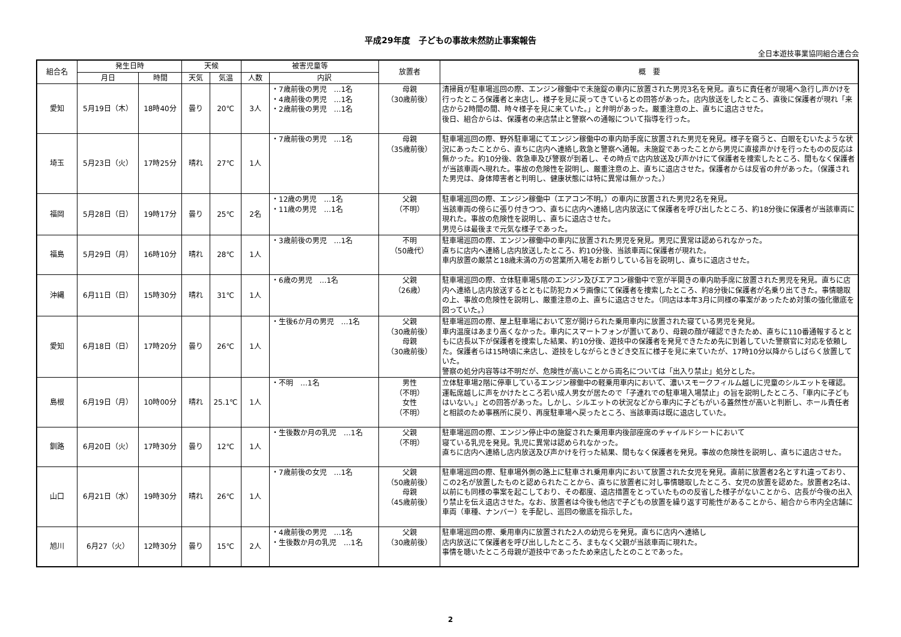平成29年度　子どもの事故未然防止事案報告
全日本遊技事業協同組合連合会
| 組合名 | 発生日時 | | 天候 | | 被害児童等 | | 放置者 | 概 要 |
| --- | --- | --- | --- | --- | --- | --- | --- | --- |
| | 月日 | 時間 | 天気 | 気温 | 人数 | 内訳 | | |
| 愛知 | 5月19日（木） | 18時40分 | 曇り | 20℃ | 3人 | ・7歳前後の男児 …1名 ・4歳前後の男児 …1名 ・2歳前後の男児 …1名 | 母親 （30歳前後） | 清掃員が駐車場巡回の際、エンジン稼働中で未施錠の車内に放置された男児3名を発見。直ちに責任者が現場へ急行し声かけを行ったところ保護者と来店し、様子を見に戻ってきているとの回答があった。店内放送をしたところ、直後に保護者が現れ「来店から2時間の間、時々様子を見に来ていた。」と弁明があった。厳重注意の上、直ちに退店させた。 後日、組合からは、保護者の来店禁止と警察への通報について指導を行った。 |
| 埼玉 | 5月23日（火） | 17時25分 | 晴れ | 27℃ | 1人 | ・7歳前後の男児 …1名 | 母親 （35歳前後） | 駐車場巡回の際、野外駐車場にてエンジン稼働中の車内助手席に放置された男児を発見。様子を窺うと、白眼をむいたような状況にあったことから、直ちに店内へ連絡し救急と警察へ通報。未施錠であったことから男児に直接声かけを行ったものの反応は無かった。約10分後、救急車及び警察が到着し、その時点で店内放送及び声かけにて保護者を捜索したところ、間もなく保護者が当該車両へ現れた。事故の危険性を説明し、厳重注意の上、直ちに退店させた。保護者からは反省の弁があった。（保護された男児は、身体障害者と判明し、健康状態には特に異常は無かった。） |
| 福岡 | 5月28日（日） | 19時17分 | 曇り | 25℃ | 2名 | ・12歳の男児 …1名 ・11歳の男児 …1名 | 父親 （不明） | 駐車場巡回の際、エンジン稼働中（エアコン不明。）の車内に放置された男児2名を発見。 当該車両の傍らに張り付きつつ、直ちに店内へ連絡し店内放送にて保護者を呼び出したところ、約18分後に保護者が当該車両に現れた。事故の危険性を説明し、直ちに退店させた。 男児らは最後まで元気な様子であった。 |
| 福島 | 5月29日（月） | 16時10分 | 晴れ | 28℃ | 1人 | ・3歳前後の男児 …1名 | 不明 （50歳代） | 駐車場巡回の際、エンジン稼働中の車内に放置された男児を発見。男児に異常は認められなかった。 直ちに店内へ連絡し店内放送したところ、約10分後、当該車両に保護者が現れた。 車内放置の厳禁と18歳未満の方の営業所入場をお断りしている旨を説明し、直ちに退店させた。 |
| 沖縄 | 6月11日（日） | 15時30分 | 晴れ | 31℃ | 1人 | ・6歳の男児 …1名 | 父親 （26歳） | 駐車場巡回の際、立体駐車場5階のエンジン及びエアコン稼働中で窓が半開きの車内助手席に放置された男児を発見。直ちに店内へ連絡し店内放送するとともに防犯カメラ画像にて保護者を捜索したところ、約8分後に保護者が名乗り出てきた。事情聴取の上、事故の危険性を説明し、厳重注意の上、直ちに退店させた。（同店は本年3月に同様の事案があったため対策の強化徹底を図っていた。） |
| 愛知 | 6月18日（日） | 17時20分 | 曇り | 26℃ | 1人 | ・生後6か月の男児 …1名 | 父親 （30歳前後） 母親 （30歳前後） | 駐車場巡回の際、屋上駐車場において窓が開けられた乗用車内に放置された寝ている男児を発見。 車内温度はあまり高くなかった。車内にスマートフォンが置いてあり、母親の顔が確認できたため、直ちに110番通報するとともに店長以下が保護者を捜索した結果、約10分後、遊技中の保護者を発見できたため先に到着していた警察官に対応を依頼した。保護者らは15時頃に来店し、遊技をしながらときどき交互に様子を見に来ていたが、17時10分以降からしばらく放置していた。 警察の処分内容等は不明だが、危険性が高いことから両名については「出入り禁止」処分とした。 |
| 島根 | 6月19日（月） | 10時00分 | 晴れ | 25.1℃ | 1人 | ・不明 …1名 | 男性 （不明） 女性 （不明） | 立体駐車場2階に停車しているエンジン稼働中の軽乗用車内において、濃いスモークフィルム越しに児童のシルエットを確認。運転席越しに声をかけたところ若い成人男女が居たので「子連れでの駐車場入場禁止」の旨を説明したところ、「車内に子どもはいない。」との回答があった。しかし、シルエットの状況などから車内に子どもがいる蓋然性が高いと判断し、ホール責任者と相談のため事務所に戻り、再度駐車場へ戻ったところ、当該車両は既に退店していた。 |
| 釧路 | 6月20日（火） | 17時30分 | 曇り | 12℃ | 1人 | ・生後数か月の乳児 …1名 | 父親 （不明） | 駐車場巡回の際、エンジン停止中の施錠された乗用車内後部座席のチャイルドシートにおいて 寝ている乳児を発見。乳児に異常は認められなかった。 直ちに店内へ連絡し店内放送及び声かけを行った結果、間もなく保護者を発見。事故の危険性を説明し、直ちに退店させた。 |
| 山口 | 6月21日（水） | 19時30分 | 晴れ | 26℃ | 1人 | ・7歳前後の女児 …1名 | 父親 （50歳前後） 母親 （45歳前後） | 駐車場巡回の際、駐車場外側の路上に駐車され乗用車内において放置された女児を発見。直前に放置者2名とすれ違っており、この2名が放置したものと認められたことから、直ちに放置者に対し事情聴取したところ、女児の放置を認めた。放置者2名は、以前にも同様の事案を起こしており、その都度、退店措置をとっていたものの反省した様子がないことから、店長が今後の出入り禁止を伝え退店させた。なお、放置者は今後も他店で子どもの放置を繰り返す可能性があることから、組合から市内全店舗に車両（車種、ナンバー）を手配し、巡回の徹底を指示した。 |
| 旭川 | 6月27（火） | 12時30分 | 曇り | 15℃ | 2人 | ・4歳前後の男児 …1名 ・生後数か月の乳児 …1名 | 父親 （30歳前後） | 駐車場巡回の際、乗用車内に放置された2人の幼児らを発見。直ちに店内へ連絡し 店内放送にて保護者を呼び出ししたところ、まもなく父親が当該車両に現れた。 事情を聴いたところ母親が遊技中であったため来店したとのことであった。 |
2